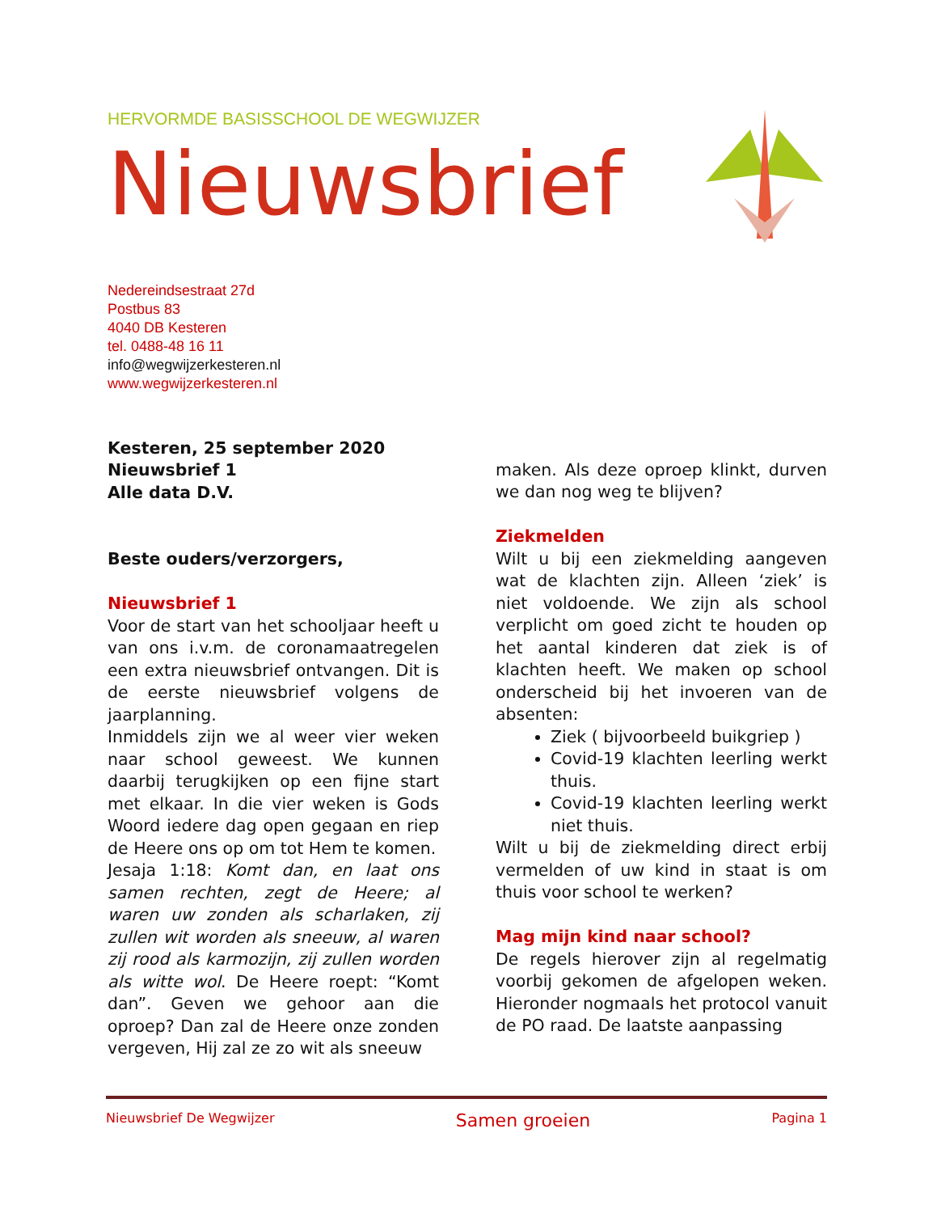HERVORMDE BASISSCHOOL DE WEGWIJZER
Nieuwsbrief
Nedereindsestraat 27d
Postbus 83
4040 DB Kesteren
tel. 0488-48 16 11
info@wegwijzerkesteren.nl
www.wegwijzerkesteren.nl
Kesteren, 25 september 2020
Nieuwsbrief 1
Alle data D.V.
Beste ouders/verzorgers,
Nieuwsbrief 1
Voor de start van het schooljaar heeft u van ons i.v.m. de coronamaatregelen een extra nieuwsbrief ontvangen. Dit is de eerste nieuwsbrief volgens de jaarplanning.
Inmiddels zijn we al weer vier weken naar school geweest. We kunnen daarbij terugkijken op een fijne start met elkaar. In die vier weken is Gods Woord iedere dag open gegaan en riep de Heere ons op om tot Hem te komen.
Jesaja 1:18: Komt dan, en laat ons samen rechten, zegt de Heere; al waren uw zonden als scharlaken, zij zullen wit worden als sneeuw, al waren zij rood als karmozijn, zij zullen worden als witte wol. De Heere roept: “Komt dan”. Geven we gehoor aan die oproep? Dan zal de Heere onze zonden vergeven, Hij zal ze zo wit als sneeuw
maken. Als deze oproep klinkt, durven we dan nog weg te blijven?
Ziekmelden
Wilt u bij een ziekmelding aangeven wat de klachten zijn. Alleen ‘ziek’ is niet voldoende. We zijn als school verplicht om goed zicht te houden op het aantal kinderen dat ziek is of klachten heeft. We maken op school onderscheid bij het invoeren van de absenten:
Ziek ( bijvoorbeeld buikgriep )
Covid-19 klachten leerling werkt thuis.
Covid-19 klachten leerling werkt niet thuis.
Wilt u bij de ziekmelding direct erbij vermelden of uw kind in staat is om thuis voor school te werken?
Mag mijn kind naar school?
De regels hierover zijn al regelmatig voorbij gekomen de afgelopen weken. Hieronder nogmaals het protocol vanuit de PO raad. De laatste aanpassing
Nieuwsbrief De Wegwijzer Samen groeien Pagina 1